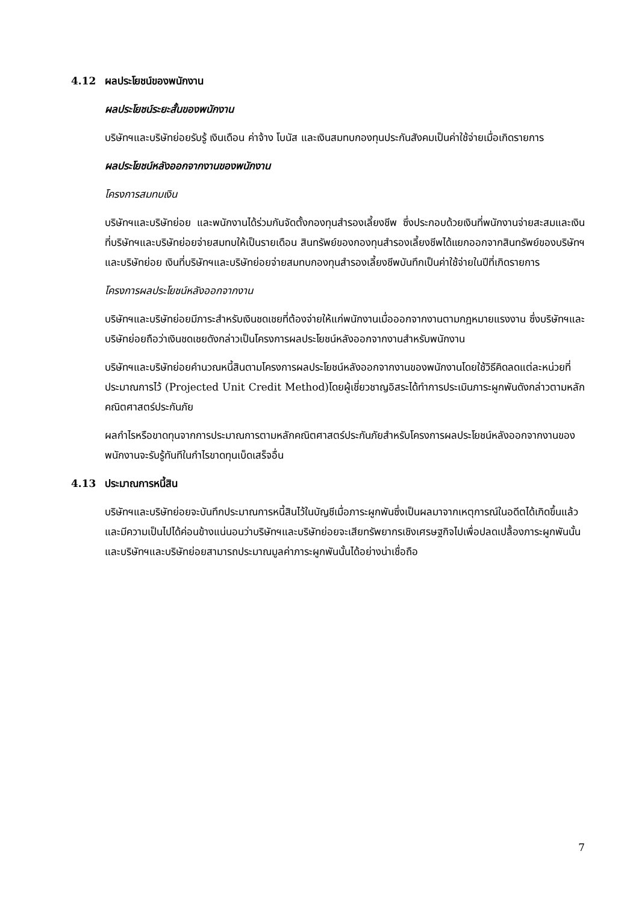4.12 ผลประโยชน์ของพนักงาน
ผลประโยชน์ระยะสั้นของพนักงาน
บริษัทฯและบริษัทย่อยรับรู้ เงินเดือน ค่าจ้าง โบนัส และเงินสมทบกองทุนประกันสังคมเป็นค่าใช้จ่ายเมื่อเกิดรายการ
ผลประโยชน์หลังออกจากงานของพนักงาน
โครงการสมทบเงิน
บริษัทฯและบริษัทย่อย และพนักงานได้ร่วมกันจัดตั้งกองทุนสำรองเลี้ยงชีพ ซึ่งประกอบด้วยเงินที่พนักงานจ่ายสะสมและเงินที่บริษัทฯและบริษัทย่อยจ่ายสมทบให้เป็นรายเดือน สินทรัพย์ของกองทุนสำรองเลี้ยงชีพได้แยกออกจากสินทรัพย์ของบริษัทฯและบริษัทย่อย เงินที่บริษัทฯและบริษัทย่อยจ่ายสมทบกองทุนสำรองเลี้ยงชีพบันทึกเป็นค่าใช้จ่ายในปีที่เกิดรายการ
โครงการผลประโยชน์หลังออกจากงาน
บริษัทฯและบริษัทย่อยมีภาระสำหรับเงินชดเชยที่ต้องจ่ายให้แก่พนักงานเมื่อออกจากงานตามกฎหมายแรงงาน ซึ่งบริษัทฯและบริษัทย่อยถือว่าเงินชดเชยดังกล่าวเป็นโครงการผลประโยชน์หลังออกจากงานสำหรับพนักงาน
บริษัทฯและบริษัทย่อยคำนวณหนี้สินตามโครงการผลประโยชน์หลังออกจากงานของพนักงานโดยใช้วิธีคิดลดแต่ละหน่วยที่ประมาณการไว้ (Projected Unit Credit Method)โดยผู้เชี่ยวชาญอิสระได้ทำการประเมินภาระผูกพันดังกล่าวตามหลักคณิตศาสตร์ประกันภัย
ผลกำไรหรือขาดทุนจากการประมาณการตามหลักคณิตศาสตร์ประกันภัยสำหรับโครงการผลประโยชน์หลังออกจากงานของพนักงานจะรับรู้ทันทีในกำไรขาดทุนเบ็ดเสร็จอื่น
4.13 ประมาณการหนี้สิน
บริษัทฯและบริษัทย่อยจะบันทึกประมาณการหนี้สินไว้ในบัญชีเมื่อภาระผูกพันซึ่งเป็นผลมาจากเหตุการณ์ในอดีตได้เกิดขึ้นแล้ว และมีความเป็นไปได้ค่อนข้างแน่นอนว่าบริษัทฯและบริษัทย่อยจะเสียทรัพยากรเชิงเศรษฐกิจไปเพื่อปลดเปลื้องภาระผูกพันนั้น และบริษัทฯและบริษัทย่อยสามารถประมาณมูลค่าภาระผูกพันนั้นได้อย่างน่าเชื่อถือ
7